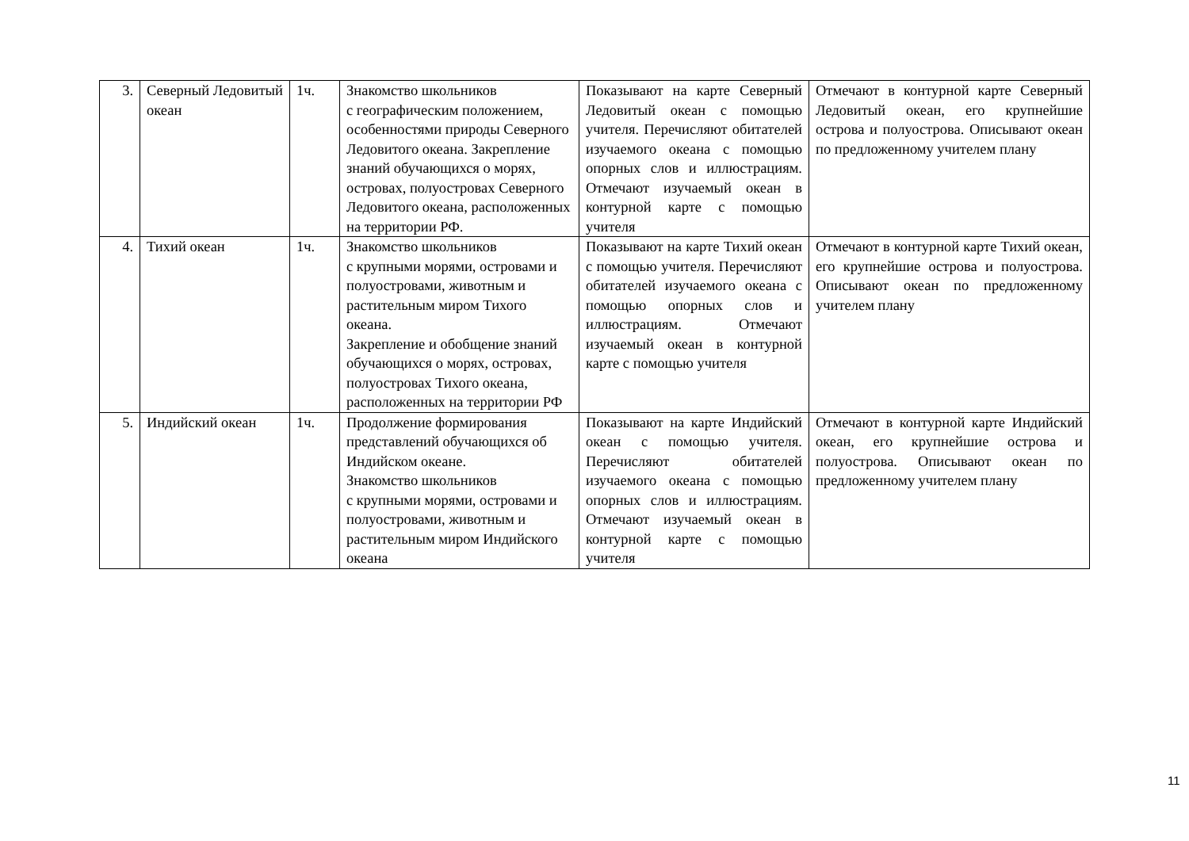| 3. | Северный Ледовитый океан | 1ч. | Знакомство школьников с географическим положением, особенностями природы Северного Ледовитого океана. Закрепление знаний обучающихся о морях, островах, полуостровах Северного Ледовитого океана, расположенных на территории РФ. | Показывают на карте Северный Ледовитый океан с помощью учителя. Перечисляют обитателей изучаемого океана с помощью опорных слов и иллюстрациям. Отмечают изучаемый океан в контурной карте с помощью учителя | Отмечают в контурной карте Северный Ледовитый океан, его крупнейшие острова и полуострова. Описывают океан по предложенному учителем плану |
| 4. | Тихий океан | 1ч. | Знакомство школьников с крупными морями, островами и полуостровами, животным и растительным миром Тихого океана. Закрепление и обобщение знаний обучающихся о морях, островах, полуостровах Тихого океана, расположенных на территории РФ | Показывают на карте Тихий океан с помощью учителя. Перечисляют обитателей изучаемого океана с помощью опорных слов и иллюстрациям. Отмечают изучаемый океан в контурной карте с помощью учителя | Отмечают в контурной карте Тихий океан, его крупнейшие острова и полуострова. Описывают океан по предложенному учителем плану |
| 5. | Индийский океан | 1ч. | Продолжение формирования представлений обучающихся об Индийском океане. Знакомство школьников с крупными морями, островами и полуостровами, животным и растительным миром Индийского океана | Показывают на карте Индийский океан с помощью учителя. Перечисляют обитателей изучаемого океана с помощью опорных слов и иллюстрациям. Отмечают изучаемый океан в контурной карте с помощью учителя | Отмечают в контурной карте Индийский океан, его крупнейшие острова и полуострова. Описывают океан по предложенному учителем плану |
11